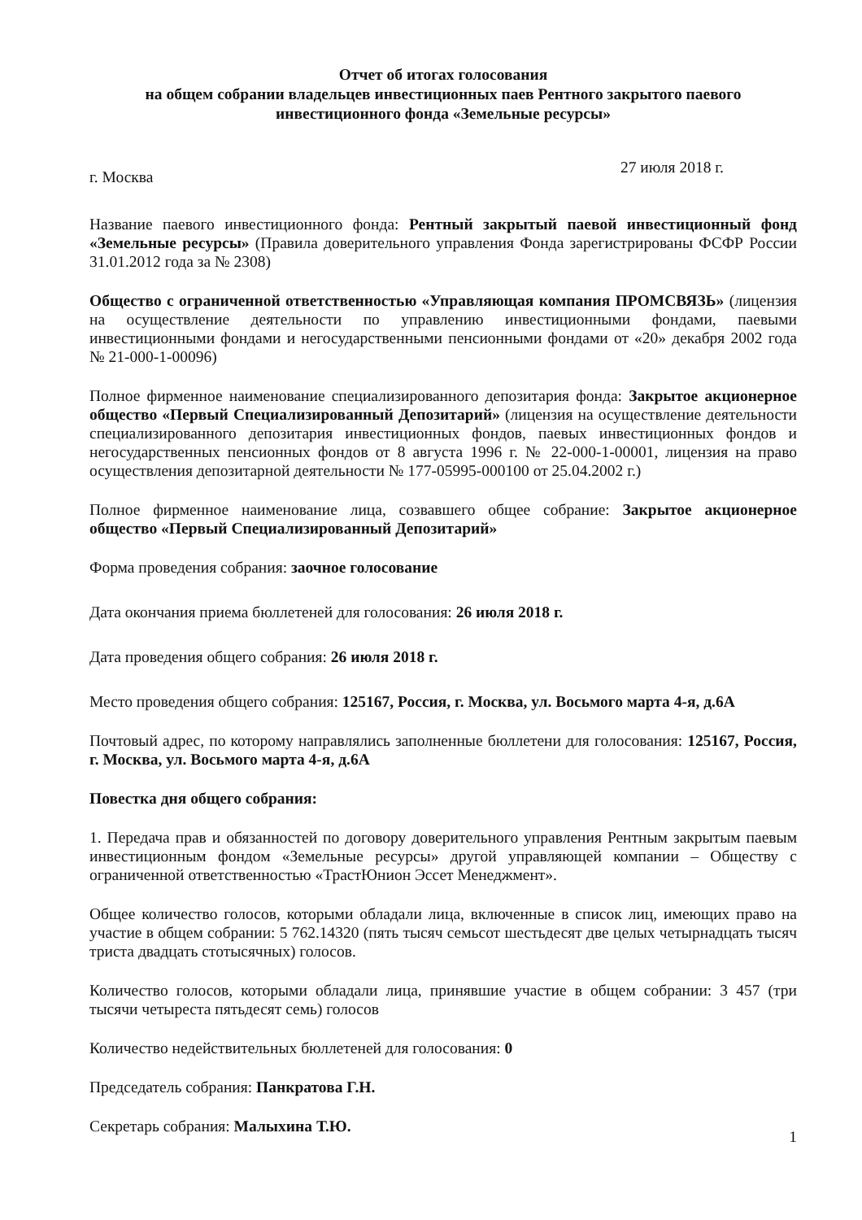Отчет об итогах голосования
на общем собрании владельцев инвестиционных паев Рентного закрытого паевого инвестиционного фонда «Земельные ресурсы»
г. Москва 27 июля 2018 г.
Название паевого инвестиционного фонда: Рентный закрытый паевой инвестиционный фонд «Земельные ресурсы» (Правила доверительного управления Фонда зарегистрированы ФСФР России 31.01.2012 года за № 2308)
Общество с ограниченной ответственностью «Управляющая компания ПРОМСВЯЗЬ» (лицензия на осуществление деятельности по управлению инвестиционными фондами, паевыми инвестиционными фондами и негосударственными пенсионными фондами от «20» декабря 2002 года № 21-000-1-00096)
Полное фирменное наименование специализированного депозитария фонда: Закрытое акционерное общество «Первый Специализированный Депозитарий» (лицензия на осуществление деятельности специализированного депозитария инвестиционных фондов, паевых инвестиционных фондов и негосударственных пенсионных фондов от 8 августа 1996 г. № 22-000-1-00001, лицензия на право осуществления депозитарной деятельности № 177-05995-000100 от 25.04.2002 г.)
Полное фирменное наименование лица, созвавшего общее собрание: Закрытое акционерное общество «Первый Специализированный Депозитарий»
Форма проведения собрания: заочное голосование
Дата окончания приема бюллетеней для голосования: 26 июля 2018 г.
Дата проведения общего собрания: 26 июля 2018 г.
Место проведения общего собрания: 125167, Россия, г. Москва, ул. Восьмого марта 4-я, д.6А
Почтовый адрес, по которому направлялись заполненные бюллетени для голосования: 125167, Россия, г. Москва, ул. Восьмого марта 4-я, д.6А
Повестка дня общего собрания:
1. Передача прав и обязанностей по договору доверительного управления Рентным закрытым паевым инвестиционным фондом «Земельные ресурсы» другой управляющей компании – Обществу с ограниченной ответственностью «ТрастЮнион Эссет Менеджмент».
Общее количество голосов, которыми обладали лица, включенные в список лиц, имеющих право на участие в общем собрании: 5 762.14320 (пять тысяч семьсот шестьдесят две целых четырнадцать тысяч триста двадцать стотысячных) голосов.
Количество голосов, которыми обладали лица, принявшие участие в общем собрании: 3 457 (три тысячи четыреста пятьдесят семь) голосов
Количество недействительных бюллетеней для голосования: 0
Председатель собрания: Панкратова Г.Н.
Секретарь собрания: Малыхина Т.Ю.
1